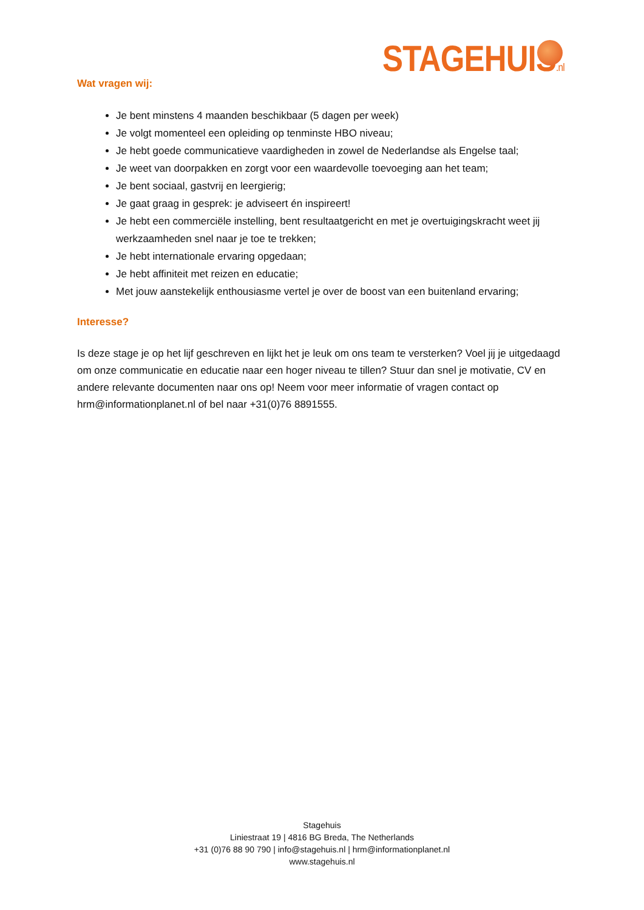STAGEHUIS.nl
Wat vragen wij:
Je bent minstens 4 maanden beschikbaar (5 dagen per week)
Je volgt momenteel een opleiding op tenminste HBO niveau;
Je hebt goede communicatieve vaardigheden in zowel de Nederlandse als Engelse taal;
Je weet van doorpakken en zorgt voor een waardevolle toevoeging aan het team;
Je bent sociaal, gastvrij en leergierig;
Je gaat graag in gesprek: je adviseert én inspireert!
Je hebt een commerciële instelling, bent resultaatgericht en met je overtuigingskracht weet jij werkzaamheden snel naar je toe te trekken;
Je hebt internationale ervaring opgedaan;
Je hebt affiniteit met reizen en educatie;
Met jouw aanstekelijk enthousiasme vertel je over de boost van een buitenland ervaring;
Interesse?
Is deze stage je op het lijf geschreven en lijkt het je leuk om ons team te versterken? Voel jij je uitgedaagd om onze communicatie en educatie naar een hoger niveau te tillen? Stuur dan snel je motivatie, CV en andere relevante documenten naar ons op! Neem voor meer informatie of vragen contact op hrm@informationplanet.nl of bel naar +31(0)76 8891555.
Stagehuis
Liniestraat 19 | 4816 BG Breda, The Netherlands
+31 (0)76 88 90 790 | info@stagehuis.nl | hrm@informationplanet.nl
www.stagehuis.nl